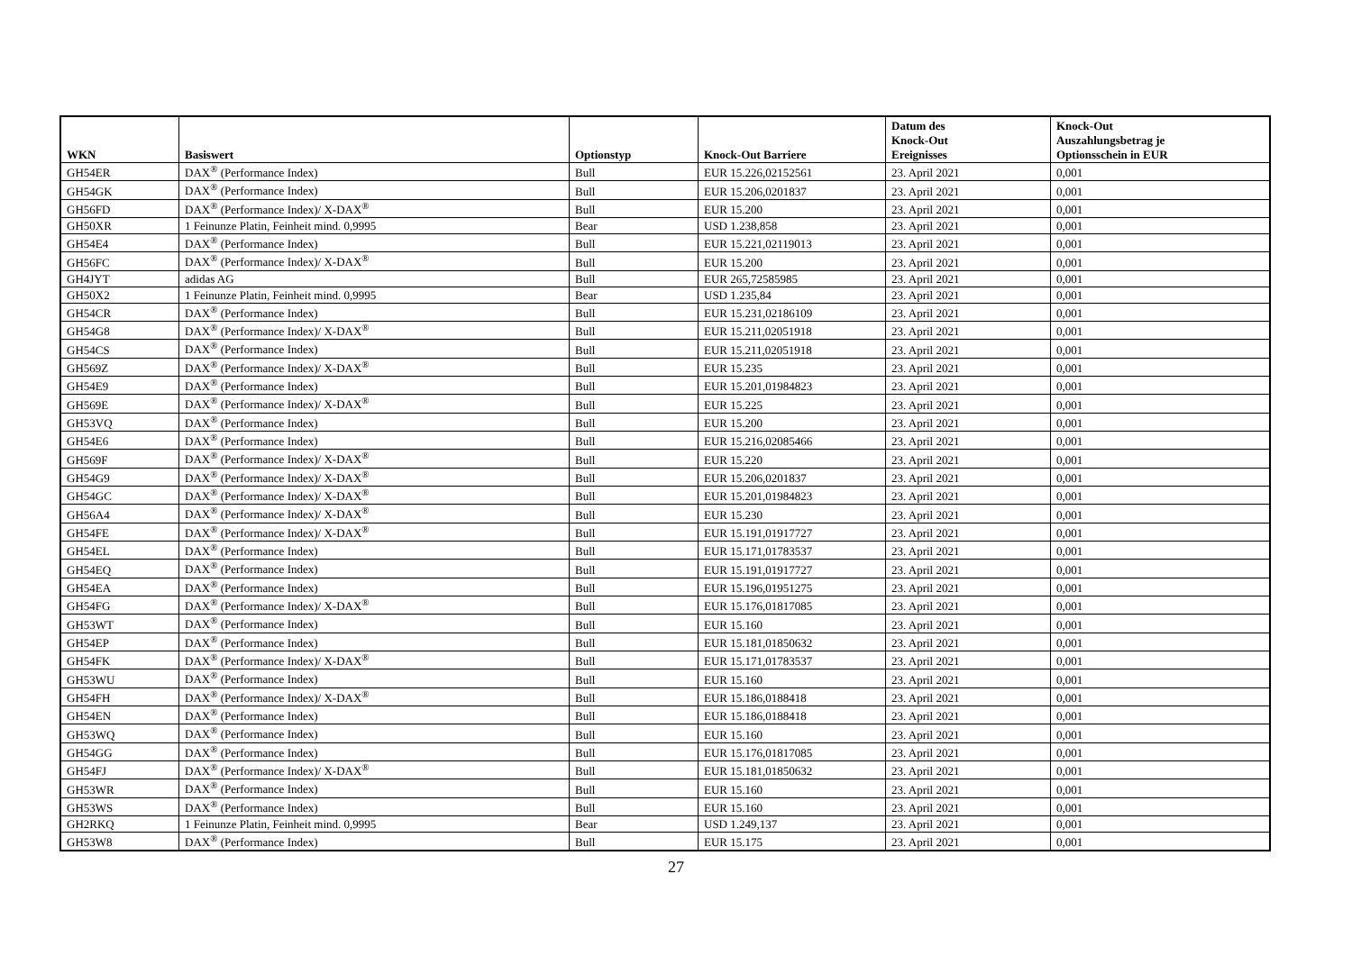| WKN | Basiswert | Optionstyp | Knock-Out Barriere | Datum des Knock-Out Ereignisses | Knock-Out Auszahlungsbetrag je Optionsschein in EUR |
| --- | --- | --- | --- | --- | --- |
| GH54ER | DAX<sup>®</sup> (Performance Index) | Bull | EUR 15.226,02152561 | 23. April 2021 | 0,001 |
| GH54GK | DAX<sup>®</sup> (Performance Index) | Bull | EUR 15.206,0201837 | 23. April 2021 | 0,001 |
| GH56FD | DAX<sup>®</sup> (Performance Index)/ X-DAX<sup>®</sup> | Bull | EUR 15.200 | 23. April 2021 | 0,001 |
| GH50XR | 1 Feinunze Platin, Feinheit mind. 0,9995 | Bear | USD 1.238,858 | 23. April 2021 | 0,001 |
| GH54E4 | DAX<sup>®</sup> (Performance Index) | Bull | EUR 15.221,02119013 | 23. April 2021 | 0,001 |
| GH56FC | DAX<sup>®</sup> (Performance Index)/ X-DAX<sup>®</sup> | Bull | EUR 15.200 | 23. April 2021 | 0,001 |
| GH4JYT | adidas AG | Bull | EUR 265,72585985 | 23. April 2021 | 0,001 |
| GH50X2 | 1 Feinunze Platin, Feinheit mind. 0,9995 | Bear | USD 1.235,84 | 23. April 2021 | 0,001 |
| GH54CR | DAX<sup>®</sup> (Performance Index) | Bull | EUR 15.231,02186109 | 23. April 2021 | 0,001 |
| GH54G8 | DAX<sup>®</sup> (Performance Index)/ X-DAX<sup>®</sup> | Bull | EUR 15.211,02051918 | 23. April 2021 | 0,001 |
| GH54CS | DAX<sup>®</sup> (Performance Index) | Bull | EUR 15.211,02051918 | 23. April 2021 | 0,001 |
| GH569Z | DAX<sup>®</sup> (Performance Index)/ X-DAX<sup>®</sup> | Bull | EUR 15.235 | 23. April 2021 | 0,001 |
| GH54E9 | DAX<sup>®</sup> (Performance Index) | Bull | EUR 15.201,01984823 | 23. April 2021 | 0,001 |
| GH569E | DAX<sup>®</sup> (Performance Index)/ X-DAX<sup>®</sup> | Bull | EUR 15.225 | 23. April 2021 | 0,001 |
| GH53VQ | DAX<sup>®</sup> (Performance Index) | Bull | EUR 15.200 | 23. April 2021 | 0,001 |
| GH54E6 | DAX<sup>®</sup> (Performance Index) | Bull | EUR 15.216,02085466 | 23. April 2021 | 0,001 |
| GH569F | DAX<sup>®</sup> (Performance Index)/ X-DAX<sup>®</sup> | Bull | EUR 15.220 | 23. April 2021 | 0,001 |
| GH54G9 | DAX<sup>®</sup> (Performance Index)/ X-DAX<sup>®</sup> | Bull | EUR 15.206,0201837 | 23. April 2021 | 0,001 |
| GH54GC | DAX<sup>®</sup> (Performance Index)/ X-DAX<sup>®</sup> | Bull | EUR 15.201,01984823 | 23. April 2021 | 0,001 |
| GH56A4 | DAX<sup>®</sup> (Performance Index)/ X-DAX<sup>®</sup> | Bull | EUR 15.230 | 23. April 2021 | 0,001 |
| GH54FE | DAX<sup>®</sup> (Performance Index)/ X-DAX<sup>®</sup> | Bull | EUR 15.191,01917727 | 23. April 2021 | 0,001 |
| GH54EL | DAX<sup>®</sup> (Performance Index) | Bull | EUR 15.171,01783537 | 23. April 2021 | 0,001 |
| GH54EQ | DAX<sup>®</sup> (Performance Index) | Bull | EUR 15.191,01917727 | 23. April 2021 | 0,001 |
| GH54EA | DAX<sup>®</sup> (Performance Index) | Bull | EUR 15.196,01951275 | 23. April 2021 | 0,001 |
| GH54FG | DAX<sup>®</sup> (Performance Index)/ X-DAX<sup>®</sup> | Bull | EUR 15.176,01817085 | 23. April 2021 | 0,001 |
| GH53WT | DAX<sup>®</sup> (Performance Index) | Bull | EUR 15.160 | 23. April 2021 | 0,001 |
| GH54EP | DAX<sup>®</sup> (Performance Index) | Bull | EUR 15.181,01850632 | 23. April 2021 | 0,001 |
| GH54FK | DAX<sup>®</sup> (Performance Index)/ X-DAX<sup>®</sup> | Bull | EUR 15.171,01783537 | 23. April 2021 | 0,001 |
| GH53WU | DAX<sup>®</sup> (Performance Index) | Bull | EUR 15.160 | 23. April 2021 | 0,001 |
| GH54FH | DAX<sup>®</sup> (Performance Index)/ X-DAX<sup>®</sup> | Bull | EUR 15.186,0188418 | 23. April 2021 | 0,001 |
| GH54EN | DAX<sup>®</sup> (Performance Index) | Bull | EUR 15.186,0188418 | 23. April 2021 | 0,001 |
| GH53WQ | DAX<sup>®</sup> (Performance Index) | Bull | EUR 15.160 | 23. April 2021 | 0,001 |
| GH54GG | DAX<sup>®</sup> (Performance Index) | Bull | EUR 15.176,01817085 | 23. April 2021 | 0,001 |
| GH54FJ | DAX<sup>®</sup> (Performance Index)/ X-DAX<sup>®</sup> | Bull | EUR 15.181,01850632 | 23. April 2021 | 0,001 |
| GH53WR | DAX<sup>®</sup> (Performance Index) | Bull | EUR 15.160 | 23. April 2021 | 0,001 |
| GH53WS | DAX<sup>®</sup> (Performance Index) | Bull | EUR 15.160 | 23. April 2021 | 0,001 |
| GH2RKQ | 1 Feinunze Platin, Feinheit mind. 0,9995 | Bear | USD 1.249,137 | 23. April 2021 | 0,001 |
| GH53W8 | DAX<sup>®</sup> (Performance Index) | Bull | EUR 15.175 | 23. April 2021 | 0,001 |
27